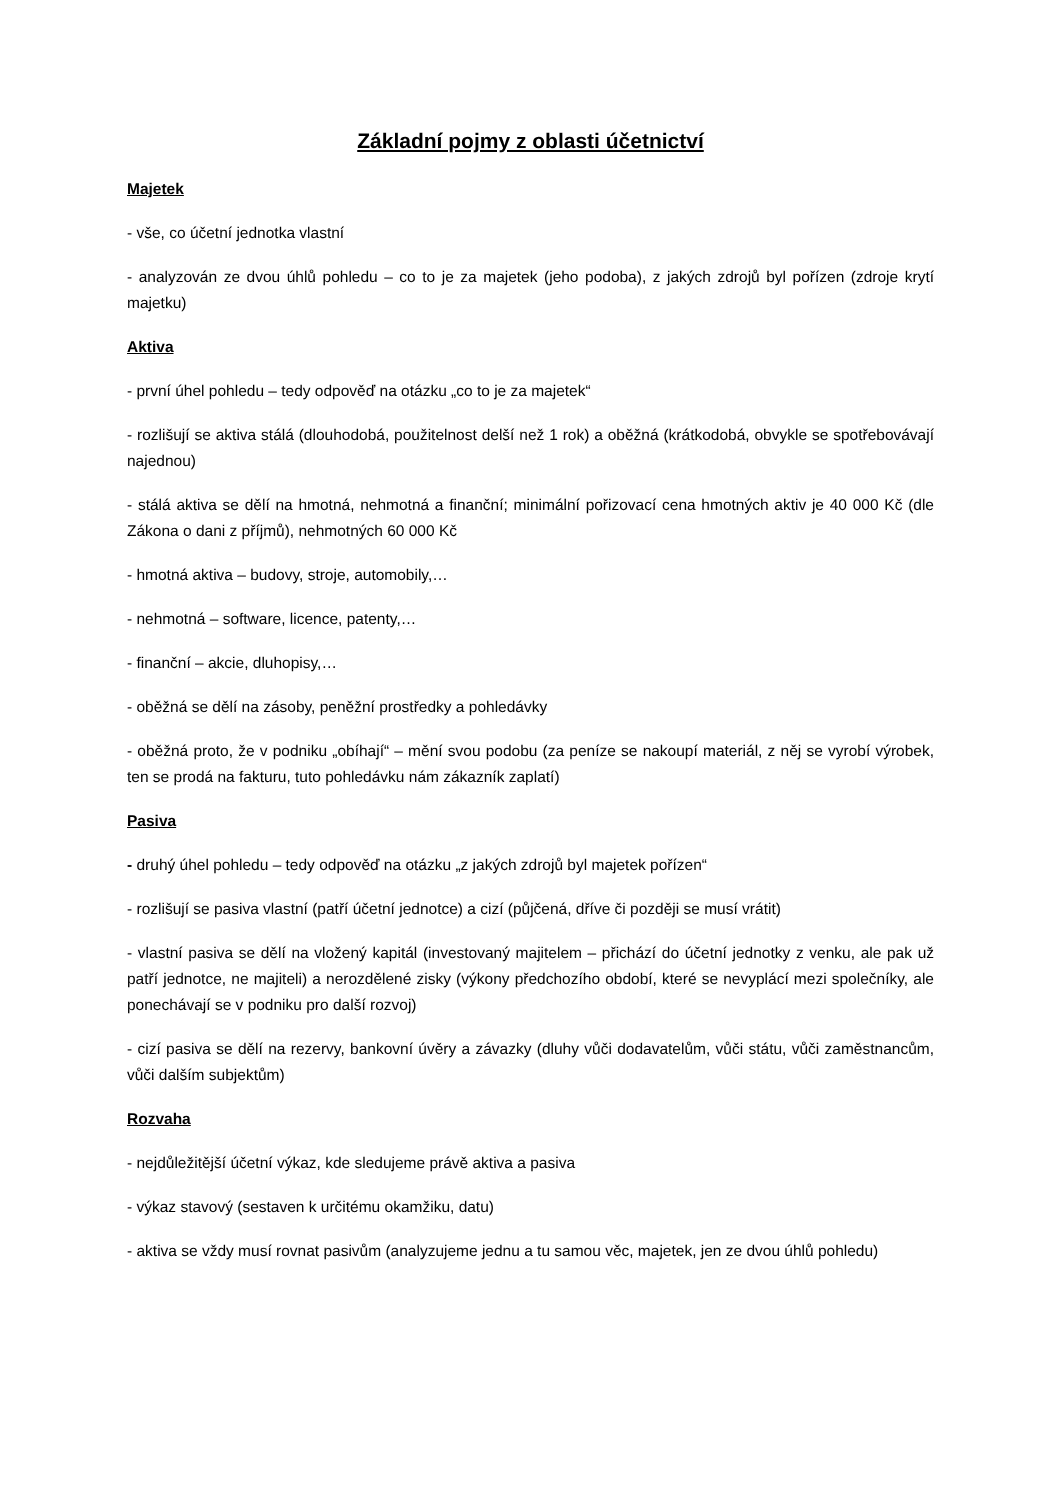Základní pojmy z oblasti účetnictví
Majetek
- vše, co účetní jednotka vlastní
- analyzován ze dvou úhlů pohledu – co to je za majetek (jeho podoba), z jakých zdrojů byl pořízen (zdroje krytí majetku)
Aktiva
- první úhel pohledu – tedy odpověď na otázku „co to je za majetek“
- rozlišují se aktiva stálá (dlouhodobá, použitelnost delší než 1 rok) a oběžná (krátkodobá, obvykle se spotřebovávají najednou)
- stálá aktiva se dělí na hmotná, nehmotná a finanční; minimální pořizovací cena hmotných aktiv je 40 000 Kč (dle Zákona o dani z příjmů), nehmotných 60 000 Kč
- hmotná aktiva – budovy, stroje, automobily,…
- nehmotná – software, licence, patenty,…
- finanční – akcie, dluhopisy,…
- oběžná se dělí na zásoby, peněžní prostředky a pohledávky
- oběžná proto, že v podniku „obíhají“ – mění svou podobu (za peníze se nakoupí materiál, z něj se vyrobí výrobek, ten se prodá na fakturu, tuto pohledávku nám zákazník zaplatí)
Pasiva
- druhý úhel pohledu – tedy odpověď na otázku „z jakých zdrojů byl majetek pořízen“
- rozlišují se pasiva vlastní (patří účetní jednotce) a cizí (půjčená, dříve či později se musí vrátit)
- vlastní pasiva se dělí na vložený kapitál (investovaný majitelem – přichází do účetní jednotky z venku, ale pak už patří jednotce, ne majiteli) a nerozdělené zisky (výkony předchozího období, které se nevyplácí mezi společníky, ale ponechávají se v podniku pro další rozvoj)
- cizí pasiva se dělí na rezervy, bankovní úvěry a závazky (dluhy vůči dodavatelům, vůči státu, vůči zaměstnancům, vůči dalším subjektům)
Rozvaha
- nejdůležitější účetní výkaz, kde sledujeme právě aktiva a pasiva
- výkaz stavový (sestaven k určitému okamžiku, datu)
- aktiva se vždy musí rovnat pasivům (analyzujeme jednu a tu samou věc, majetek, jen ze dvou úhlů pohledu)